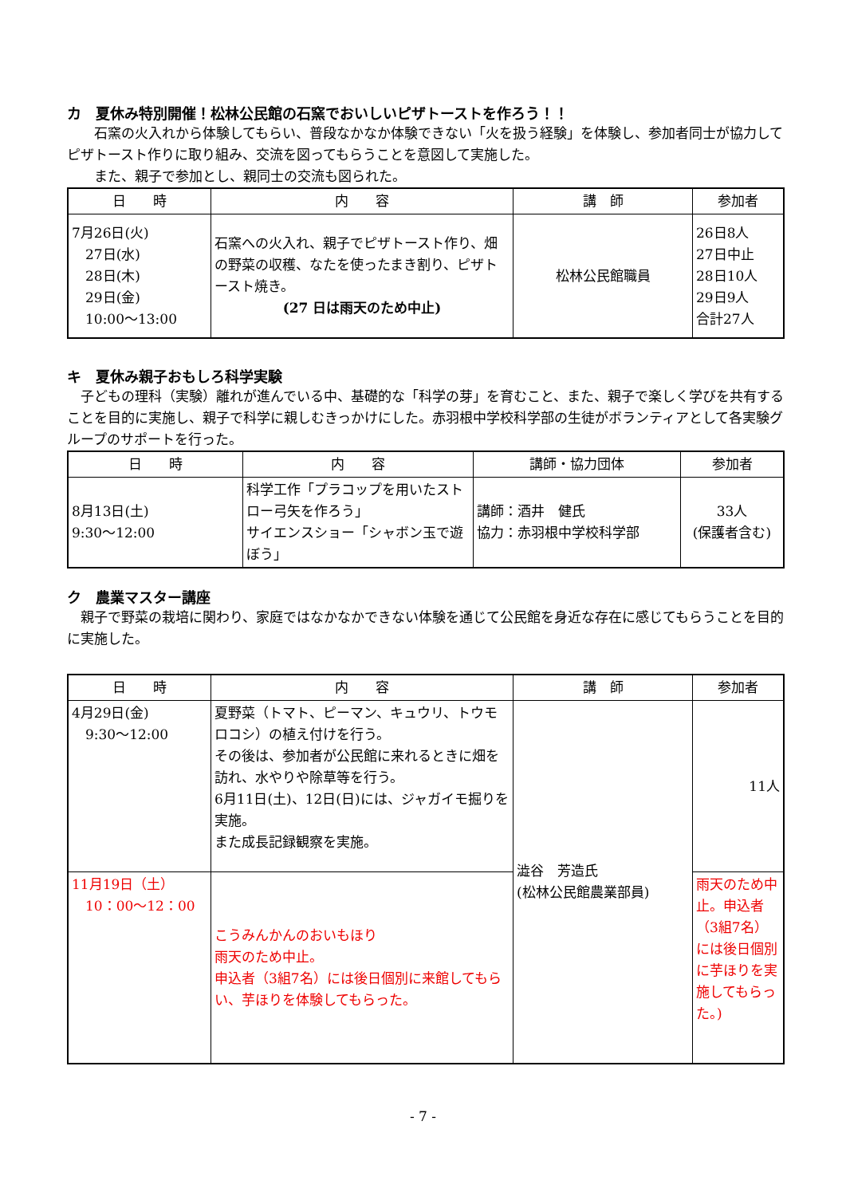カ　夏休み特別開催！松林公民館の石窯でおいしいピザトーストを作ろう！！
　　石窯の火入れから体験してもらい、普段なかなか体験できない「火を扱う経験」を体験し、参加者同士が協力してピザトースト作りに取り組み、交流を図ってもらうことを意図して実施した。
　　また、親子で参加とし、親同士の交流も図られた。
| 日 時 | 内 容 | 講 師 | 参加者 |
| --- | --- | --- | --- |
| 7月26日(火) 27日(水) 28日(木) 29日(金) 10:00～13:00 | 石窯への火入れ、親子でピザトースト作り、畑の野菜の収穫、なたを使ったまき割り、ピザトースト焼き。 (27 日は雨天のため中止) | 松林公民館職員 | 26日8人 27日中止 28日10人 29日9人 合計27人 |
キ　夏休み親子おもしろ科学実験
　子どもの理科（実験）離れが進んでいる中、基礎的な「科学の芽」を育むこと、また、親子で楽しく学びを共有することを目的に実施し、親子で科学に親しむきっかけにした。赤羽根中学校科学部の生徒がボランティアとして各実験グループのサポートを行った。
| 日 時 | 内 容 | 講師・協力団体 | 参加者 |
| --- | --- | --- | --- |
| 8月13日(土) 9:30～12:00 | 科学工作「プラコップを用いたストロー弓矢を作ろう」 サイエンスショー「シャボン玉で遊ぼう」 | 講師：酒井 健氏 協力：赤羽根中学校科学部 | 33人 (保護者含む) |
ク　農業マスター講座
　親子で野菜の栽培に関わり、家庭ではなかなかできない体験を通じて公民館を身近な存在に感じてもらうことを目的に実施した。
| 日 時 | 内 容 | 講 師 | 参加者 |
| --- | --- | --- | --- |
| 4月29日(金) 9:30～12:00 | 夏野菜（トマト、ピーマン、キュウリ、トウモロコシ）の植え付けを行う。 その後は、参加者が公民館に来れるときに畑を訪れ、水やりや除草等を行う。 6月11日(土)、12日(日)には、ジャガイモ掘りを実施。 また成長記録観察を実施。 | 澁谷 芳造氏 (松林公民館農業部員) | 11人 |
| 11月19日（土） 10：00～12：00 | こうみんかんのおいもほり 雨天のため中止。 申込者（3組7名）には後日個別に来館してもらい、芋ほりを体験してもらった。 | | 雨天のため中止。申込者（3組7名）には後日個別に芋ほりを実施してもらった。) |
- 7 -